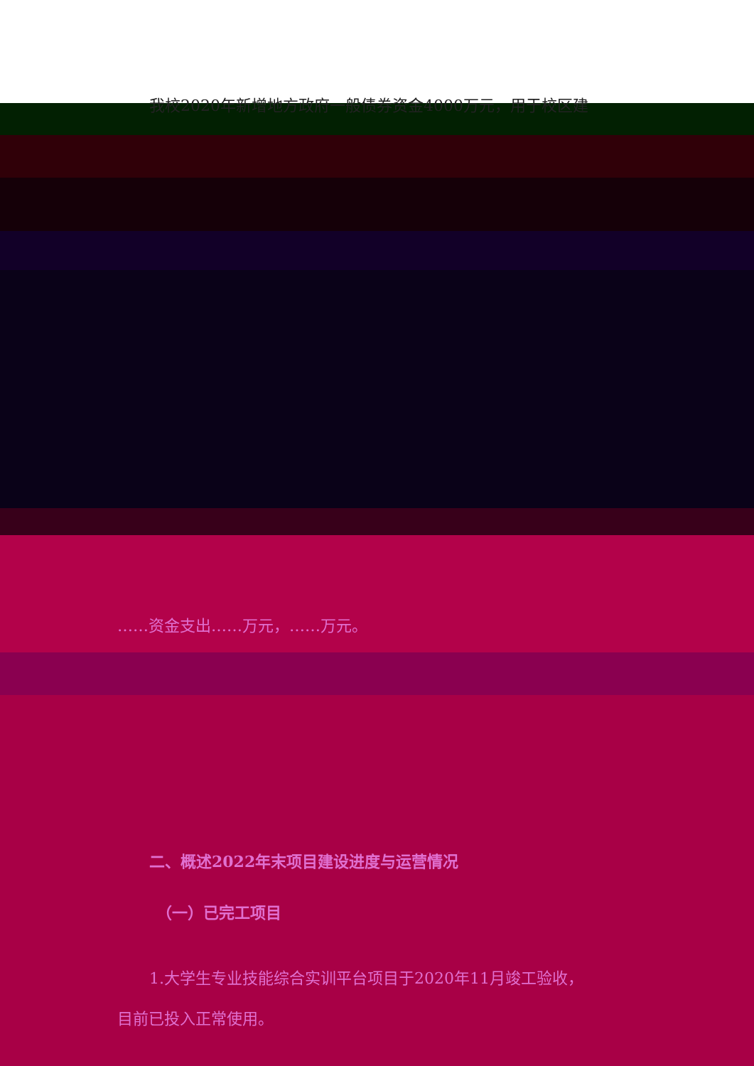我校2020年新增地方政府一般债券资金4000万元，用于校区建
……资金支出……万元，……万元。
二、概述2022年末项目建设进度与运营情况
（一）已完工项目
1.大学生专业技能综合实训平台项目于2020年11月竣工验收，
目前已投入正常使用。